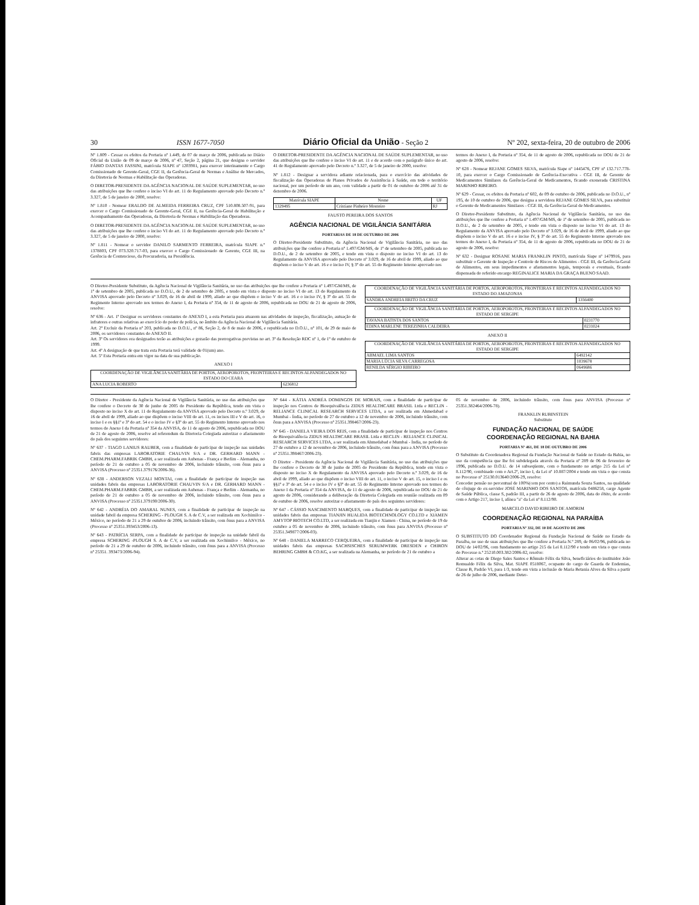30 ISSN 1677-7050 Diário Oficial da União - Seção 2 Nº 202, sexta-feira, 20 de outubro de 2006
Nº 1.809 - Cessar os efeitos da Portaria nº 1.449, de 07 de março de 2006, publicada no Diário Oficial da União de 09 de março de 2006, nº 47, Seção 2, página 21, que designa o servidor FÁBIO DANTAS FASSINI, matrícula SIAPE nº 1203981, para exercer interinamente o Cargo Comissionado de Gerente-Geral, CGE II, da Gerência-Geral de Normas e Análise de Mercados, da Diretoria de Normas e Habilitação das Operadoras.
O DIRETOR-PRESIDENTE DA AGÊNCIA NACIONAL DE SAÚDE SUPLEMENTAR, no uso das atribuições que lhe confere o inciso VI do art. 11 do Regulamento aprovado pelo Decreto n.º 3.327, de 5 de janeiro de 2000, resolve:
Nº 1.810 - Nomear ERALDO DE ALMEIDA FERREIRA CRUZ, CPF 510.808.507-91, para exercer o Cargo Comissionado de Gerente-Geral, CGE II, na Gerência-Geral de Habilitação e Acompanhamento das Operadoras, da Diretoria de Normas e Habilitação das Operadoras.
O DIRETOR-PRESIDENTE DA AGÊNCIA NACIONAL DE SAÚDE SUPLEMENTAR, no uso das atribuições que lhe confere o inciso VI do art. 11 do Regulamento aprovado pelo Decreto n.º 3.327, de 5 de janeiro de 2000, resolve:
Nº 1.811 - Nomear o servidor DANILO SARMENTO FERREIRA, matrícula SIAPE n.º 1378803, CPF 073.320.717-03, para exercer o Cargo Comissionado de Gerente, CGE III, na Gerência de Contencioso, da Procuradoria, na Presidência.
O DIRETOR-PRESIDENTE DA AGÊNCIA NACIONAL DE SAÚDE SUPLEMENTAR, no uso das atribuições que lhe confere o inciso VI do art. 11 e de acordo com o parágrafo único do art. 41 do Regulamento aprovado pelo Decreto n.º 3.327, de 5 de janeiro de 2000, resolve:
Nº 1.812 - Designar a servidora adiante relacionada, para o exercício das atividades de fiscalização das Operadoras de Planos Privados de Assistência à Saúde, em todo o território nacional, por um período de um ano, com validade a partir de 01 de outubro de 2006 até 31 de dezembro de 2006.
| Matrícula SIAPE | Nome | UF |
| --- | --- | --- |
| 1329495 | Cristiane Pinheiro Monteiro | RJ |
FAUSTO PEREIRA DOS SANTOS
AGÊNCIA NACIONAL DE VIGILÂNCIA SANITÁRIA
PORTARIAS DE 18 DE OUTUBRO DE 2006
O Diretor-Presidente Substituto, da Agência Nacional de Vigilância Sanitária, no uso das atribuições que lhe confere a Portaria nº 1.497/GM/MS, de 1º de setembro de 2005, publicada no D.O.U., de 2 de setembro de 2005, e tendo em vista o disposto no inciso VI do art. 13 do Regulamento da ANVISA aprovado pelo Decreto nº 3.029, de 16 de abril de 1999, aliado ao que dispõem o inciso V do art. 16 e o inciso IV, § 3º do art. 55 do Regimento Interno aprovado nos
termos do Anexo I, da Portaria nº 354, de 11 de agosto de 2006, republicada no DOU de 21 de agosto de 2006, resolve:
Nº 628 - Nomear REJANE GOMES SILVA, matrícula Siape nº 1445476, CPF nº 132.717.778-10, para exercer o Cargo Comissionado de Gerência-Executiva - CGE III, de Gerente de Medicamentos Similares da Gerência-Geral de Medicamentos, ficando exonerada CRISTINA MARINHO RIBEIRO.
Nº 629 - Cessar, os efeitos da Portaria nº 602, de 09 de outubro de 2006, publicada no D.O.U., nº 195, de 10 de outubro de 2006, que designa a servidora REJANE GOMES SILVA, para substituir o Gerente de Medicamentos Similares - CGE III, da Gerência-Geral de Medicamentos.
O Diretor-Presidente Substituto, da Agência Nacional de Vigilância Sanitária, no uso das atribuições que lhe confere a Portaria nº 1.497/GM/MS, de 1º de setembro de 2005, publicada no D.O.U., de 2 de setembro de 2005, e tendo em vista o disposto no inciso VI do art. 13 do Regulamento da ANVISA aprovado pelo Decreto nº 3.029, de 16 de abril de 1999, aliado ao que dispõem o inciso V do art. 16 e o inciso IV, § 3º do art. 55 do Regimento Interno aprovado nos termos do Anexo I, da Portaria nº 354, de 11 de agosto de 2006, republicada no DOU de 21 de agosto de 2006, resolve:
Nº 632 - Designar ROSANE MARIA FRANKLIN PINTO, matrícula Siape nº 1479916, para substituir o Gerente de Inspeção e Controle de Riscos de Alimentos - CGE III, da Gerência-Geral de Alimentos, em seus impedimentos e afastamentos legais, temporais e eventuais, ficando dispensada do referido encargo REGINALICE MARIA DA GRAÇA BUENO SAAD.
O Diretor-Presidente Substituto, da Agência Nacional de Vigilância Sanitária, no uso das atribuições que lhe confere a Portaria nº 1.497/GM/MS, de 1º de setembro de 2005, publicada no D.O.U., de 2 de setembro de 2005, e tendo em vista o disposto no inciso VI do art. 13 do Regulamento da ANVISA aprovado pelo Decreto nº 3.029, de 16 de abril de 1999, aliado ao que dispõem o inciso V do art. 16 e o inciso IV, § 3º do art. 55 do Regimento Interno aprovado nos termos do Anexo I, da Portaria nº 354, de 11 de agosto de 2006, republicada no DOU de 21 de agosto de 2006, resolve:
Nº 636 - Art. 1º Designar os servidores constantes do ANEXO I, a esta Portaria para atuarem nas atividades de inspeção, fiscalização, autuação de infratores e outras relativas ao exercício do poder de polícia, no âmbito da Agência Nacional de Vigilância Sanitária.
Art. 2º Excluir da Portaria nº 203, publicada no D.O.U., nº 86, Seção 2, de 8 de maio de 2006, e republicada no D.O.U., nº 101, de 29 de maio de 2006, os servidores constantes do ANEXO II.
Art. 3º Os servidores ora designados terão as atribuições e gozarão das prerrogativas previstas no art. 3º da Resolução RDC nº 1, de 1º de outubro de 1999.
Art. 4º A designação de que trata esta Portaria terá validade de 01(um) ano.
Art. 5º Esta Portaria entra em vigor na data de sua publicação.
ANEXO I
| COORDENAÇÃO DE VIGILÂNCIA SANITÁRIA DE PORTOS, AEROPOROTOS, FRONTEIRAS E RECINTOS ALFANDEGADOS NO ESTADO DO CEARA | |
| --- | --- |
| ANA LUCIA ROBERTO | 6236812 |
| COORDENAÇÃO DE VIGILÂNCIA SANITÁRIA DE PORTOS, AEROPOROTOS, FRONTEIRAS E RECINTOS ALFANDEGADOS NO ESTADO DO AMAZONAS | |
| --- | --- |
| SANDRA ANDREIA BRITO DA CRUZ | 1356400 |
| COORDENAÇÃO DE VIGILÂNCIA SANITÁRIA DE PORTOS, AEROPOROTOS, FRONTEIRAS E RECINTOS ALFANDEGADOS NO ESTADO DE SERGIPE | |
| --- | --- |
| TAVANA BATISTA DOS SANTOS | 0231770 |
| EDINA MARLENE TEREZINHA CALDEIRA | 0231024 |
ANEXO II
| COORDENAÇÃO DE VIGILÂNCIA SANITÁRIA DE PORTOS, AEROPOROTOS, FRONTEIRAS E RECINTOS ALFANDEGADOS NO ESTADO DE SERGIPE | |
| --- | --- |
| ABMAEL LIMA SANTOS | 6492142 |
| MARIA LÚCIA SILVA CARREGOSA | 1039678 |
| RENILDA SÉRGIO RIBEIRO | 0649686 |
O Diretor - Presidente da Agência Nacional de Vigilância Sanitária, no uso das atribuições que lhe confere o Decreto de 30 de junho de 2005 do Presidente da República, tendo em vista o disposto no inciso X do art. 11 do Regulamento da ANVISA aprovado pelo Decreto n.º 3.029, de 16 de abril de 1999, aliado ao que dispõem o inciso VIII do art. 11, os incisos III e V do art. 16, o inciso I e os §§1º e 3º do art. 54 e o inciso IV e §3º do art. 55 do Regimento Interno aprovado nos termos do Anexo I da Portaria nº 354 da ANVISA, de 11 de agosto de 2006, republicada no DOU de 21 de agosto de 2006, resolve ad referendum da Diretoria Colegiada autorizar o afastamento do país dos seguintes servidores:
Nº 637 - TIAGO LANIUS RAUBER, com a finalidade de participar de inspeção nas unidades fabris das empresas LABORATORIE CHAUVIN S/A e DR. GERHARD MANN - CHEM.PHARM.FABRIK GMBH, a ser realizada em Aubenas - França e Berlim - Alemanha, no período de 21 de outubro a 05 de novembro de 2006, incluindo trânsito, com ônus para a ANVISA (Processo nº 25351.379176/2006-36).
Nº 638 - ANDERSON VEZALI MONTAI, com a finalidade de participar de inspeção nas unidades fabris das empresas LABORATORIE CHAUVIN S/A e DR. GERHARD MANN - CHEM.PHARM.FABRIK GMBH, a ser realizada em Aubenas - França e Berlim - Alemanha, no período de 21 de outubro a 05 de novembro de 2006, incluindo trânsito, com ônus para a ANVISA (Processo nº 25351.379190/2006-30).
Nº 642 - ANDRÉIA DO AMARAL NUNES, com a finalidade de participar de inspeção na unidade fabril da empresa SCHERING - PLOUGH S. A de C.V, a ser realizada em Xochimilco - México, no período de 21 a 29 de outubro de 2006, incluindo trânsito, com ônus para a ANVISA (Processo nº 25351.393453/2006-13).
Nº 643 - PATRÍCIA SERPA, com a finalidade de participar de inspeção na unidade fabril da empresa SCHERING -PLOUGH S. A de C.V, a ser realizada em Xochimilco - México, no período de 21 a 29 de outubro de 2006, incluindo trânsito, com ônus para a ANVISA (Processo nº 25351. 393473/2006-94).
Nº 644 - KÁTIA ANDRÉA DOMINGOS DE MORAIS, com a finalidade de participar de inspeção nos Centros de Bioequivalência ZIDUS HEALTHCARE BRASIL Ltda e RECLIN - RELIANCE CLINICAL RESEARCH SERVICES LTDA, a ser realizada em Ahmedabad e Mumbai - Índia, no período de 27 de outubro a 12 de novembro de 2006, incluindo trânsito, com ônus para a ANVISA (Processo nº 25351.398467/2006-23).
Nº 645 - DANIELA VIEIRA DOS REIS, com a finalidade de participar de inspeção nos Centros de Bioequivalência ZIDUS HEALTHCARE BRASIL Ltda e RECLIN - RELIANCE CLINICAL RESEARCH SERVICES LTDA, a ser realizada em Ahmedabad e Mumbai - Índia, no período de 27 de outubro a 12 de novembro de 2006, incluindo trânsito, com ônus para a ANVISA (Processo nº 25351.398467/2006-23).
O Diretor - Presidente da Agência Nacional de Vigilância Sanitária, no uso das atribuições que lhe confere o Decreto de 30 de junho de 2005 do Presidente da República, tendo em vista o disposto no inciso X do Regulamento da ANVISA aprovado pelo Decreto n.º 3.029, de 16 de abril de 1999, aliado ao que dispõem o inciso VIII do art. 11, o inciso V do art. 15, o inciso I e os §§1º e 3º do art. 54 e o inciso IV e §3º do art. 55 do Regimento Interno aprovado nos termos do Anexo I da Portaria nº 354 da ANVISA, de 11 de agosto de 2006, republicada no DOU de 21 de agosto de 2006, considerando a deliberação da Diretoria Colegiada em reunião realizada em 09 de outubro de 2006, resolve autorizar o afastamento do país dos seguintes servidores:
Nº 647 - CÁSSIO NASCIMENTO MARQUES, com a finalidade de participar de inspeção nas unidades fabris das empresas TIANJIN HUALIDA BIOTECHNOLOGY CO.LTD e XIAMEN AMYTOP BIOTECH CO.LTD, a ser realizada em Tianjin e Xiamen - China, no período de 19 de outubro a 05 de novembro de 2006, incluindo trânsito, com ônus para ANVISA (Processo nº 25351.349877/2006-03).
Nº 648 - DANIELA MARRECO CERQUEIRA, com a finalidade de participar de inspeção nas unidades fabris das empresas SACHSISCHES SERUMWERK DRESDEN e CHIRON BEHRING GMBH & CO.KG, a ser realizada na Alemanha, no período de 21 de outubro a
05 de novembro de 2006, incluindo trânsito, com ônus para ANVISA (Processo nº 25351.382464/2006-78).
FRANKLIN RUBINSTEIN
Substituto
FUNDAÇÃO NACIONAL DE SAÚDE
COORDENAÇÃO REGIONAL NA BAHIA
PORTARIA Nº 461, DE 18 DE OUTUBRO DE 2006
O Substituto da Coordenadora Regional da Fundação Nacional de Saúde no Estado da Bahia, no uso da competência que lhe foi subdelegada através da Portaria nº 289 de 06 de fevereiro de 1996, publicada no D.O.U. de 14 subseqüente, com o fundamento no artigo 215 da Lei nº 8.112/90, combinado com o Art.2º, inciso I, da Lei nº 10.887/2004 e tendo em vista o que consta no Processo nº 25130.013640/2006-29, resolve:
Conceder pensão no percentual de 100%(cem por cento) a Raimunda Souza Santos, na qualidade de cônjuge do ex-servidor JOSÉ MARINHO DOS SANTOS, matrícula 0486258, cargo Agente de Saúde Pública, classe S, padrão III, a partir de 26 de agosto de 2006, data do óbito, de acordo com o Artigo 217, inciso I, alínea "a" da Lei nº 8.112/90.
MARCELO DAVID RIBEIRO DE AMORIM
COORDENAÇÃO REGIONAL NA PARAÍBA
PORTARIA Nº 332, DE 10 DE AGOSTO DE 2006
O SUBSTITUTO DO Coordenador Regional da Fundação Nacional de Saúde no Estado da Paraíba, no uso de suas atribuições que lhe confere a Portaria N.º 289, de 06/02/96, publicada no DOU de 14/02/96, com fundamento no artigo 215 da Lei 8.112/90 e tendo em vista o que consta do Processo n.º 25210.003.382/2006-82, resolve:
Alterar as cotas de Diego Sales Santos e Rômulo Félix da Silva, beneficiários do instituidor João Romualdo Félix da Silva, Mat. SIAPE 0518067, ocupante do cargo de Guarda de Endemias, Classe B, Padrão VI, para 1/3, tendo em vista a inclusão de Maria Betania Alves da Silva a partir de 26 de julho de 2006, mediante Deter-